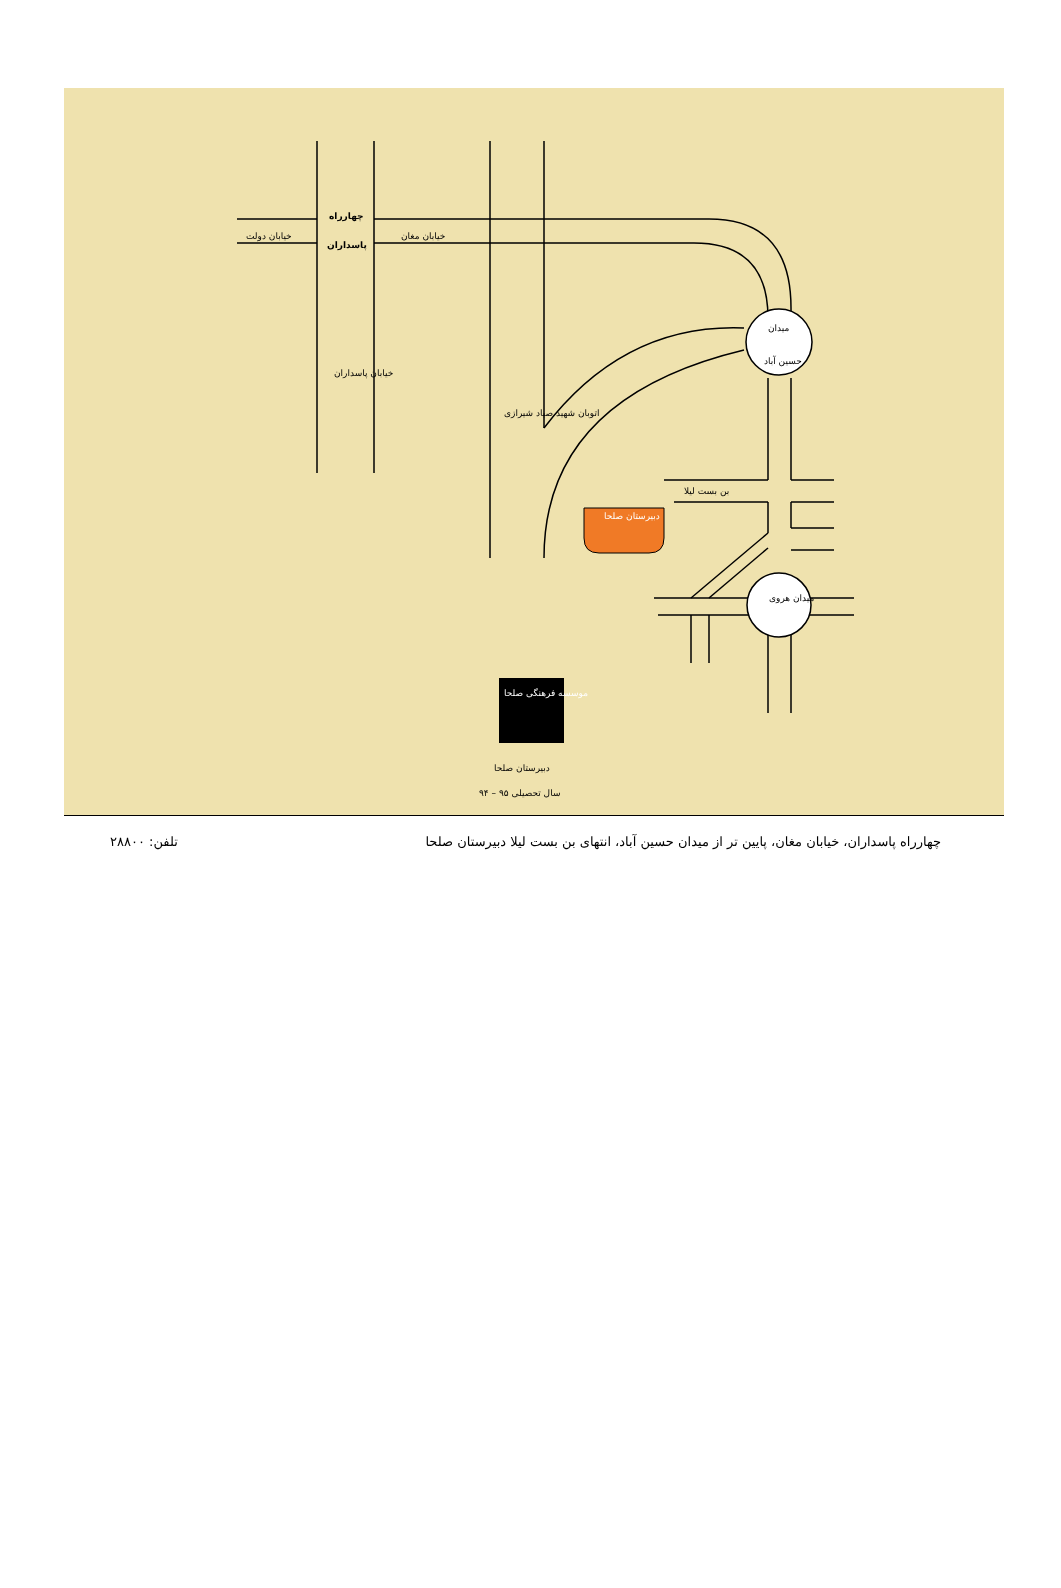چهارراه
پاسداران
خیابان دولت خیابان مغان
خیابان پاسداران
اتوبان شهید صیاد شیرازی
میدان
حسین آباد
بن بست لیلا
دبیرستان صلحا
میدان هروی
موسسه فرهنگی صلحا
دبیرستان صلحا
سال تحصیلی ۹۵ – ۹۴
چهارراه پاسداران، خیابان مغان، پایین تر از میدان حسین آباد، انتهای بن بست لیلا دبیرستان صلحا تلفن: ۲۸۸۰۰